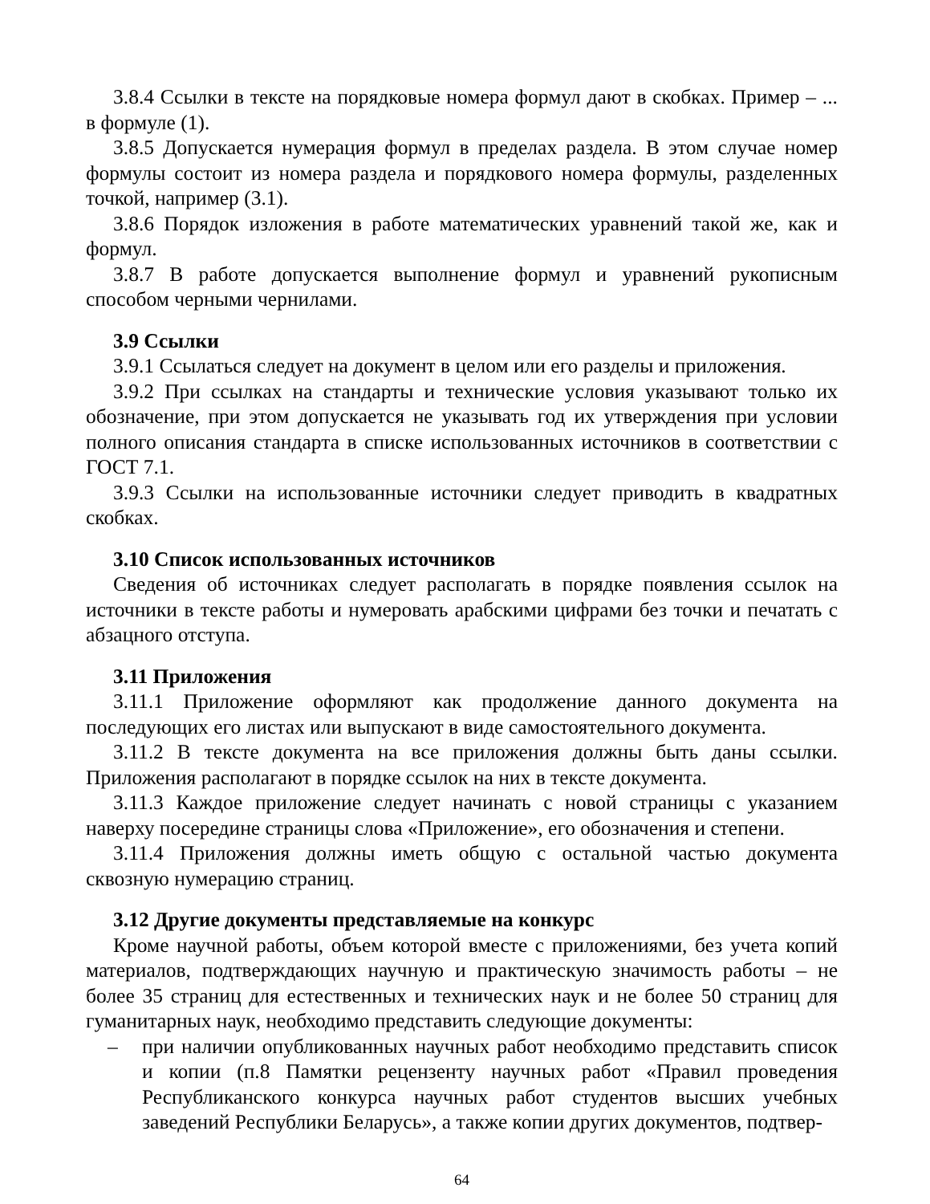3.8.4 Ссылки в тексте на порядковые номера формул дают в скобках. Пример – ... в формуле (1).
3.8.5 Допускается нумерация формул в пределах раздела. В этом случае номер формулы состоит из номера раздела и порядкового номера формулы, разделенных точкой, например (3.1).
3.8.6 Порядок изложения в работе математических уравнений такой же, как и формул.
3.8.7 В работе допускается выполнение формул и уравнений рукописным способом черными чернилами.
3.9 Ссылки
3.9.1 Ссылаться следует на документ в целом или его разделы и приложения.
3.9.2 При ссылках на стандарты и технические условия указывают только их обозначение, при этом допускается не указывать год их утверждения при условии полного описания стандарта в списке использованных источников в соответствии с ГОСТ 7.1.
3.9.3 Ссылки на использованные источники следует приводить в квадратных скобках.
3.10 Список использованных источников
Сведения об источниках следует располагать в порядке появления ссылок на источники в тексте работы и нумеровать арабскими цифрами без точки и печатать с абзацного отступа.
3.11 Приложения
3.11.1 Приложение оформляют как продолжение данного документа на последующих его листах или выпускают в виде самостоятельного документа.
3.11.2 В тексте документа на все приложения должны быть даны ссылки. Приложения располагают в порядке ссылок на них в тексте документа.
3.11.3 Каждое приложение следует начинать с новой страницы с указанием наверху посередине страницы слова «Приложение», его обозначения и степени.
3.11.4 Приложения должны иметь общую с остальной частью документа сквозную нумерацию страниц.
3.12 Другие документы представляемые на конкурс
Кроме научной работы, объем которой вместе с приложениями, без учета копий материалов, подтверждающих научную и практическую значимость работы – не более 35 страниц для естественных и технических наук и не более 50 страниц для гуманитарных наук, необходимо представить следующие документы:
– при наличии опубликованных научных работ необходимо представить список и копии (п.8 Памятки рецензенту научных работ «Правил проведения Республиканского конкурса научных работ студентов высших учебных заведений Республики Беларусь», а также копии других документов, подтвер-
64